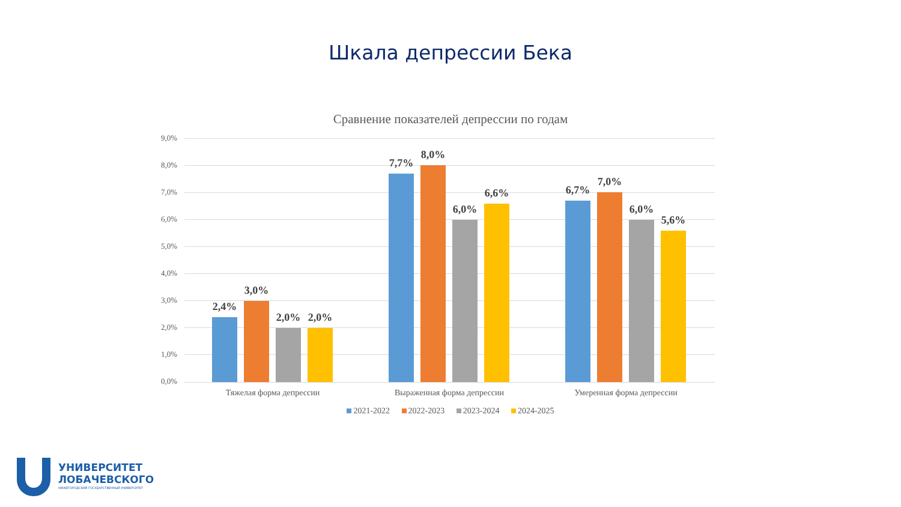Шкала депрессии Бека
Сравнение показателей депрессии по годам
9,0%
8,0%
7,0%
6,0%
5,0%
4,0%
3,0%
2,0%
1,0%
0,0%
2,4%
3,0%
2,0% 2,0%
7,7%
8,0%
6,0%
6,6% 6,7%
7,0%
6,0%
5,6%
Тяжелая форма депрессии Выраженная форма депрессии Умеренная форма депрессии
2021-2022 2022-2023 2023-2024 2024-2025
УНИВЕРСИТЕТ
ЛОБАЧЕВСКОГО
НИЖЕГОРОДСКИЙ ГОСУДАРСТВЕННЫЙ УНИВЕРСИТЕТ